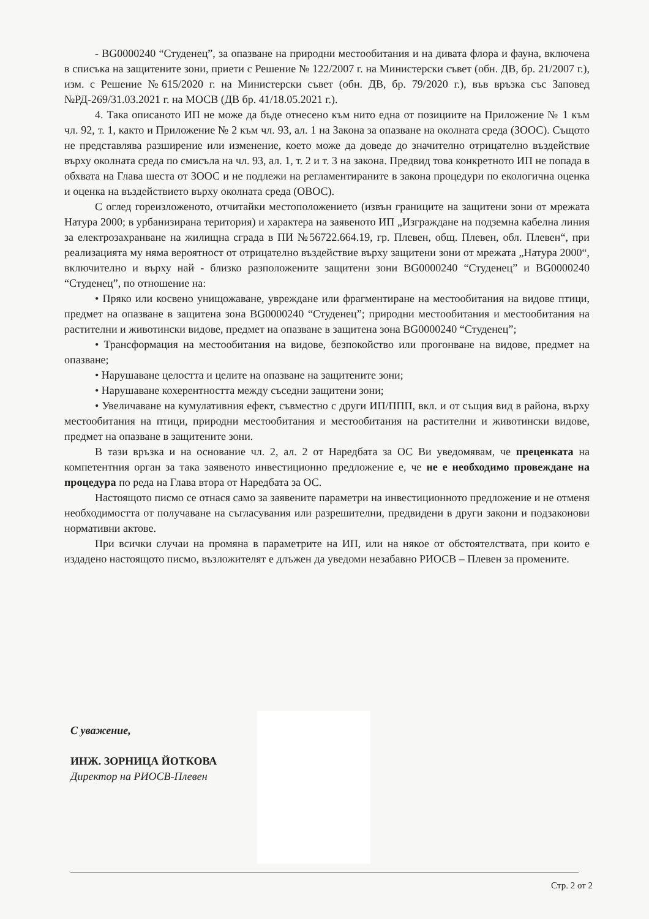- BG0000240 “Студенец”, за опазване на природни местообитания и на дивата флора и фауна, включена в списъка на защитените зони, приети с Решение № 122/2007 г. на Министерски съвет (обн. ДВ, бр. 21/2007 г.), изм. с Решение №615/2020 г. на Министерски съвет (обн. ДВ, бр. 79/2020 г.), във връзка със Заповед №РД-269/31.03.2021 г. на МОСВ (ДВ бр. 41/18.05.2021 г.).
4. Така описаното ИП не може да бъде отнесено към нито една от позициите на Приложение № 1 към чл. 92, т. 1, както и Приложение № 2 към чл. 93, ал. 1 на Закона за опазване на околната среда (ЗООС). Същото не представлява разширение или изменение, което може да доведе до значително отрицателно въздействие върху околната среда по смисъла на чл. 93, ал. 1, т. 2 и т. 3 на закона. Предвид това конкретното ИП не попада в обхвата на Глава шеста от ЗООС и не подлежи на регламентираните в закона процедури по екологична оценка и оценка на въздействието върху околната среда (ОВОС).
С оглед гореизложеното, отчитайки местоположението (извън границите на защитени зони от мрежата Натура 2000; в урбанизирана територия) и характера на заявеното ИП „Изграждане на подземна кабелна линия за електрозахранване на жилищна сграда в ПИ №56722.664.19, гр. Плевен, общ. Плевен, обл. Плевен“, при реализацията му няма вероятност от отрицателно въздействие върху защитени зони от мрежата „Натура 2000“, включително и върху най - близко разположените защитени зони BG0000240 “Студенец” и BG0000240 “Студенец”, по отношение на:
• Пряко или косвено унищожаване, увреждане или фрагментиране на местообитания на видове птици, предмет на опазване в защитена зона BG0000240 “Студенец”; природни местообитания и местообитания на растителни и животински видове, предмет на опазване в защитена зона BG0000240 “Студенец”;
• Трансформация на местообитания на видове, безпокойство или прогонване на видове, предмет на опазване;
• Нарушаване целостта и целите на опазване на защитените зони;
• Нарушаване кохерентността между съседни защитени зони;
• Увеличаване на кумулативния ефект, съвместно с други ИП/ППП, вкл. и от същия вид в района, върху местообитания на птици, природни местообитания и местообитания на растителни и животински видове, предмет на опазване в защитените зони.
В тази връзка и на основание чл. 2, ал. 2 от Наредбата за ОС Ви уведомявам, че преценката на компетентния орган за така заявеното инвестиционно предложение е, че не е необходимо провеждане на процедура по реда на Глава втора от Наредбата за ОС.
Настоящото писмо се отнася само за заявените параметри на инвестиционното предложение и не отменя необходимостта от получаване на съгласувания или разрешителни, предвидени в други закони и подзаконови нормативни актове.
При всички случаи на промяна в параметрите на ИП, или на някое от обстоятелствата, при които е издадено настоящото писмо, възложителят е длъжен да уведоми незабавно РИОСВ – Плевен за промените.
С уважение,
ИНЖ. ЗОРНИЦА ЙОТКОВА
Директор на РИОСВ-Плевен
Стр. 2 от 2